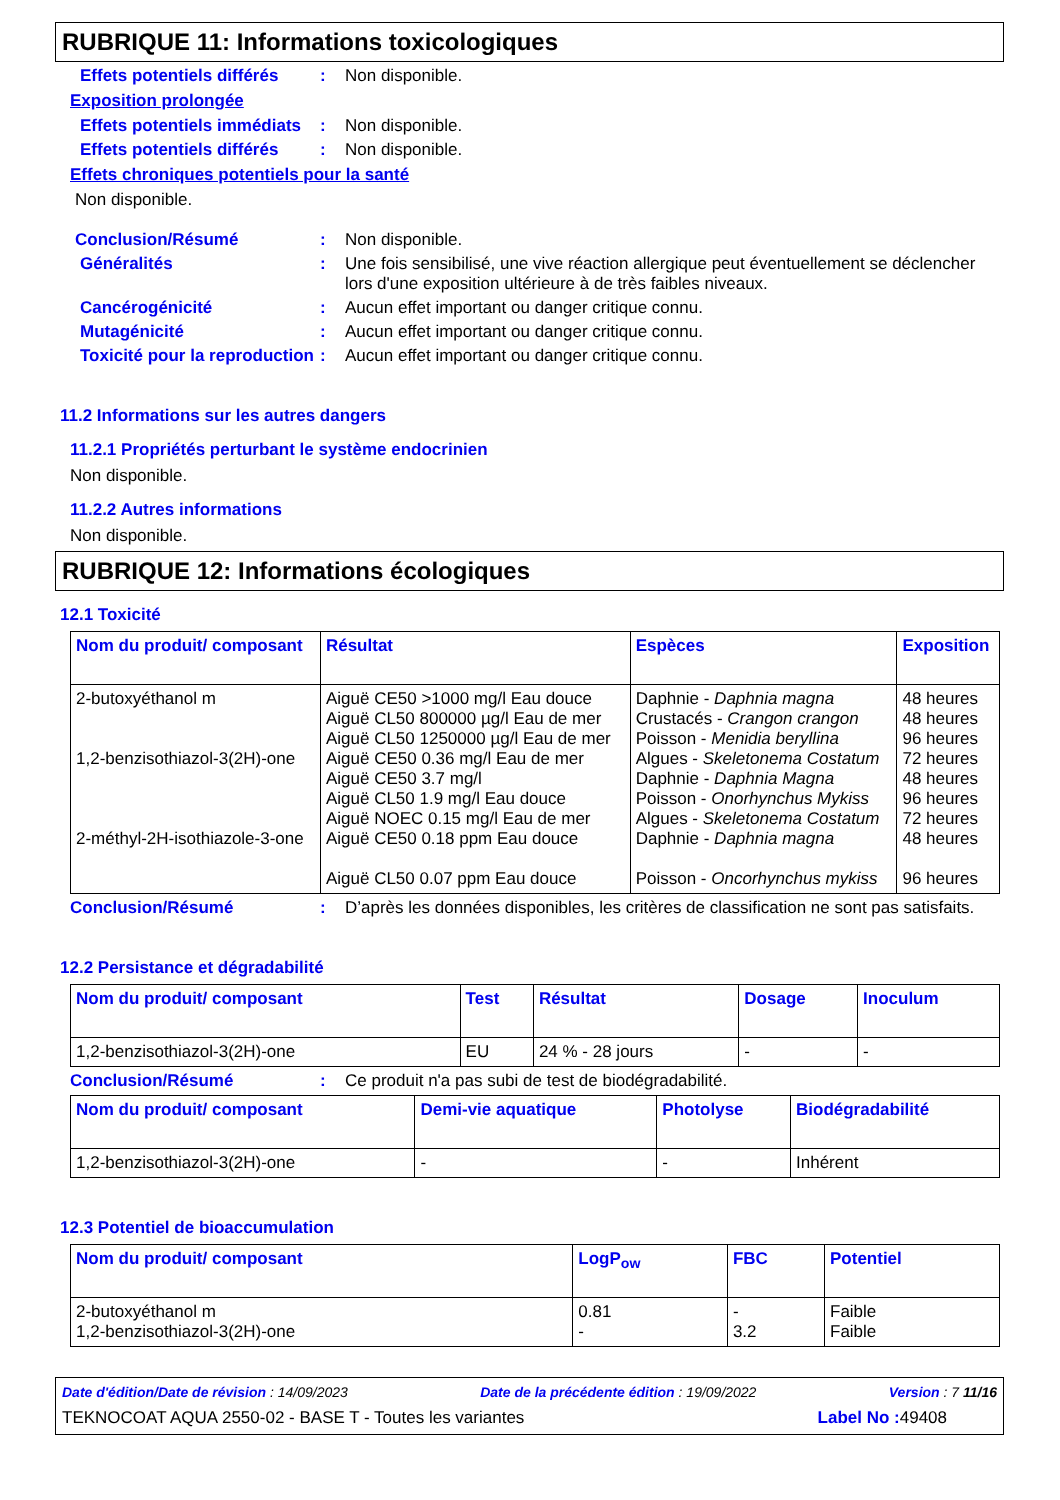RUBRIQUE 11: Informations toxicologiques
Effets potentiels différés
: Non disponible.
Exposition prolongée
Effets potentiels immédiats
: Non disponible.
Effets potentiels différés
: Non disponible.
Effets chroniques potentiels pour la santé
Non disponible.
Conclusion/Résumé : Non disponible.
Généralités : Une fois sensibilisé, une vive réaction allergique peut éventuellement se déclencher lors d'une exposition ultérieure à de très faibles niveaux.
Cancérogénicité : Aucun effet important ou danger critique connu.
Mutagénicité : Aucun effet important ou danger critique connu.
Toxicité pour la reproduction
: Aucun effet important ou danger critique connu.
11.2 Informations sur les autres dangers
11.2.1 Propriétés perturbant le système endocrinien
Non disponible.
11.2.2 Autres informations
Non disponible.
RUBRIQUE 12: Informations écologiques
12.1 Toxicité
| Nom du produit/ composant | Résultat | Espèces | Exposition |
| --- | --- | --- | --- |
| 2-butoxyéthanol m 1,2-benzisothiazol-3(2H)-one 2-méthyl-2H-isothiazole-3-one | Aiguë CE50 >1000 mg/l Eau douce Aiguë CL50 800000 µg/l Eau de mer Aiguë CL50 1250000 µg/l Eau de mer Aiguë CE50 0.36 mg/l Eau de mer Aiguë CE50 3.7 mg/l Aiguë CL50 1.9 mg/l Eau douce Aiguë NOEC 0.15 mg/l Eau de mer Aiguë CE50 0.18 ppm Eau douce Aiguë CL50 0.07 ppm Eau douce | Daphnie - Daphnia magna Crustacés - Crangon crangon Poisson - Menidia beryllina Algues - Skeletonema Costatum Daphnie - Daphnia Magna Poisson - Onorhynchus Mykiss Algues - Skeletonema Costatum Daphnie - Daphnia magna Poisson - Oncorhynchus mykiss | 48 heures 48 heures 96 heures 72 heures 48 heures 96 heures 72 heures 48 heures 96 heures |
Conclusion/Résumé : D’après les données disponibles, les critères de classification ne sont pas satisfaits.
12.2 Persistance et dégradabilité
| Nom du produit/ composant | Test | Résultat | Dosage | Inoculum |
| --- | --- | --- | --- | --- |
| 1,2-benzisothiazol-3(2H)-one | EU | 24 % - 28 jours | - | - |
Conclusion/Résumé : Ce produit n'a pas subi de test de biodégradabilité.
| Nom du produit/ composant | Demi-vie aquatique | Photolyse | Biodégradabilité |
| --- | --- | --- | --- |
| 1,2-benzisothiazol-3(2H)-one | - | - | Inhérent |
12.3 Potentiel de bioaccumulation
| Nom du produit/ composant | LogP<sub>ow</sub> | FBC | Potentiel |
| --- | --- | --- | --- |
| 2-butoxyéthanol m 1,2-benzisothiazol-3(2H)-one | 0.81 - | - 3.2 | Faible Faible |
Date d'édition/Date de révision : 14/09/2023 Date de la précédente édition : 19/09/2022 Version : 7 11/16
TEKNOCOAT AQUA 2550-02 - BASE T - Toutes les variantes Label No : 49408